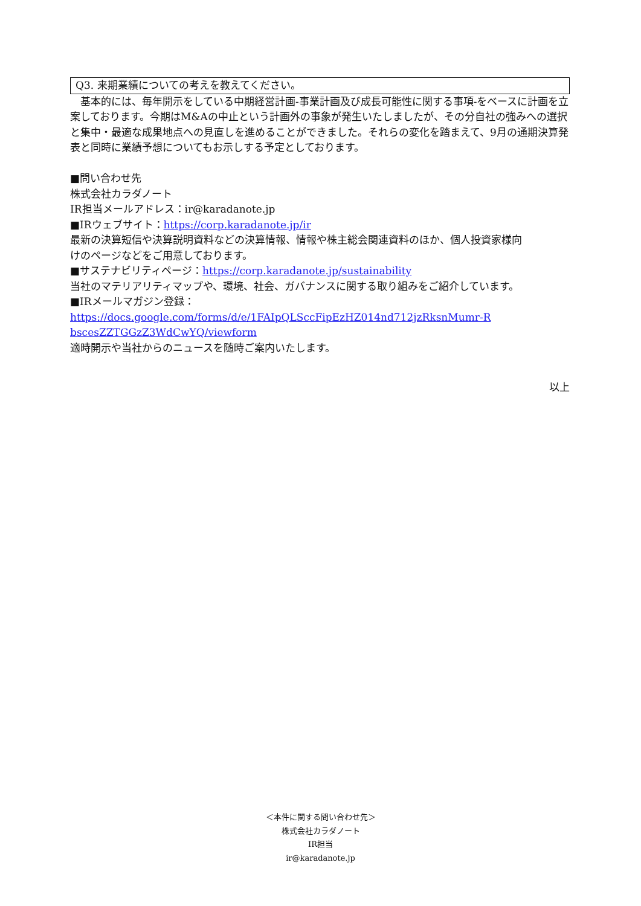Q3. 来期業績についての考えを教えてください。
　基本的には、毎年開示をしている中期経営計画-事業計画及び成長可能性に関する事項-をベースに計画を立案しております。今期はM&Aの中止という計画外の事象が発生いたしましたが、その分自社の強みへの選択と集中・最適な成果地点への見直しを進めることができました。それらの変化を踏まえて、9月の通期決算発表と同時に業績予想についてもお示しする予定としております。
■問い合わせ先
株式会社カラダノート
IR担当メールアドレス：ir@karadanote.jp
■IRウェブサイト：https://corp.karadanote.jp/ir
最新の決算短信や決算説明資料などの決算情報、情報や株主総会関連資料のほか、個人投資家様向けのページなどをご用意しております。
■サステナビリティページ：https://corp.karadanote.jp/sustainability
当社のマテリアリティマップや、環境、社会、ガバナンスに関する取り組みをご紹介しています。
■IRメールマガジン登録：
https://docs.google.com/forms/d/e/1FAIpQLSccFipEzHZ014nd712jzRksnMumr-RbscesZZTGGzZ3WdCwYQ/viewform
適時開示や当社からのニュースを随時ご案内いたします。
以上
＜本件に関する問い合わせ先＞
株式会社カラダノート
IR担当
ir@karadanote.jp